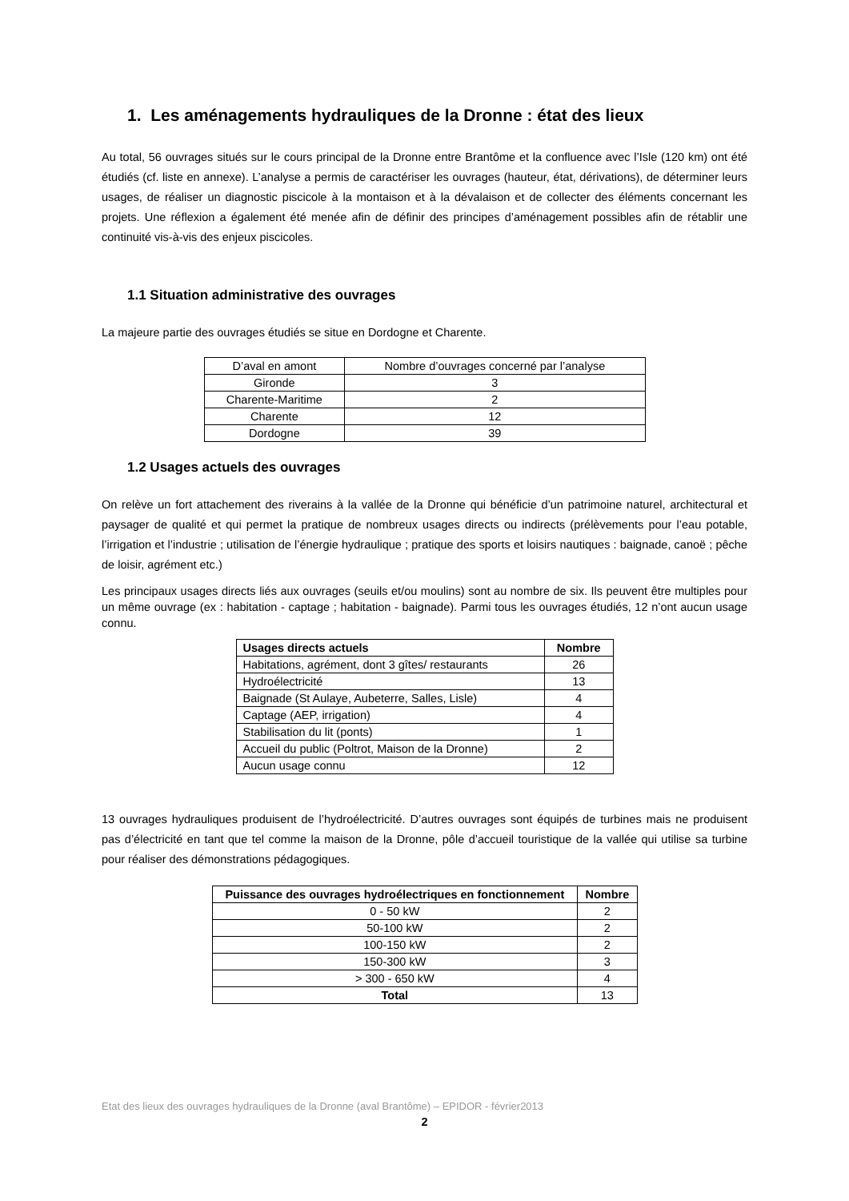1. Les aménagements hydrauliques de la Dronne : état des lieux
Au total, 56 ouvrages situés sur le cours principal de la Dronne entre Brantôme et la confluence avec l’Isle (120 km) ont été étudiés (cf. liste en annexe). L’analyse a permis de caractériser les ouvrages (hauteur, état, dérivations), de déterminer leurs usages, de réaliser un diagnostic piscicole à la montaison et à la dévalaison et de collecter des éléments concernant les projets. Une réflexion a également été menée afin de définir des principes d’aménagement possibles afin de rétablir une continuité vis-à-vis des enjeux piscicoles.
1.1 Situation administrative des ouvrages
La majeure partie des ouvrages étudiés se situe en Dordogne et Charente.
| D’aval en amont | Nombre d’ouvrages concerné par l’analyse |
| Gironde | 3 |
| Charente-Maritime | 2 |
| Charente | 12 |
| Dordogne | 39 |
1.2 Usages actuels des ouvrages
On relève un fort attachement des riverains à la vallée de la Dronne qui bénéficie d’un patrimoine naturel, architectural et paysager de qualité et qui permet la pratique de nombreux usages directs ou indirects (prélèvements pour l’eau potable, l’irrigation et l’industrie ; utilisation de l’énergie hydraulique ; pratique des sports et loisirs nautiques : baignade, canoë ; pêche de loisir, agrément etc.)
Les principaux usages directs liés aux ouvrages (seuils et/ou moulins) sont au nombre de six. Ils peuvent être multiples pour un même ouvrage (ex : habitation - captage ; habitation - baignade). Parmi tous les ouvrages étudiés, 12 n’ont aucun usage connu.
| Usages directs actuels | Nombre |
| --- | --- |
| Habitations, agrément, dont 3 gîtes/ restaurants | 26 |
| Hydroélectricité | 13 |
| Baignade (St Aulaye, Aubeterre, Salles, Lisle) | 4 |
| Captage (AEP, irrigation) | 4 |
| Stabilisation du lit (ponts) | 1 |
| Accueil du public (Poltrot, Maison de la Dronne) | 2 |
| Aucun usage connu | 12 |
13 ouvrages hydrauliques produisent de l’hydroélectricité. D’autres ouvrages sont équipés de turbines mais ne produisent pas d’électricité en tant que tel comme la maison de la Dronne, pôle d’accueil touristique de la vallée qui utilise sa turbine pour réaliser des démonstrations pédagogiques.
| Puissance des ouvrages hydroélectriques en fonctionnement | Nombre |
| --- | --- |
| 0 - 50 kW | 2 |
| 50-100 kW | 2 |
| 100-150 kW | 2 |
| 150-300 kW | 3 |
| > 300 - 650 kW | 4 |
| Total | 13 |
Etat des lieux des ouvrages hydrauliques de la Dronne (aval Brantôme) – EPIDOR - février2013
2